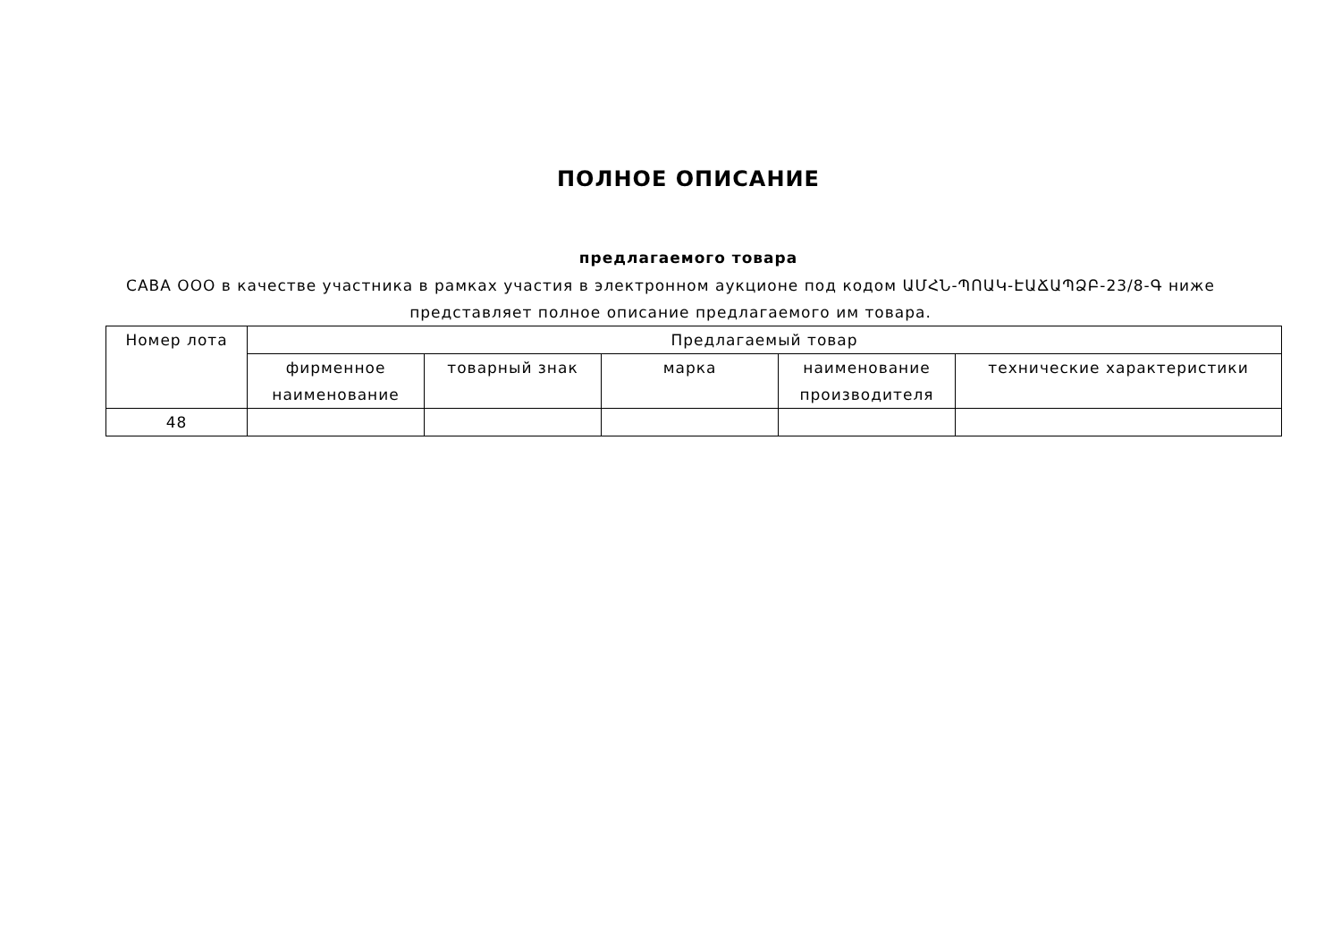ПОЛНОЕ ОПИСАНИЕ
предлагаемого товара
САВА ООО в качестве участника в рамках участия в электронном аукционе под кодом ԱՄՀՆ-ՊՈԱԿ-ԷԱՃԱՊՁԲ-23/8-Գ ниже представляет полное описание предлагаемого им товара.
| Номер лота | Предлагаемый товар | | | | |
| --- | --- | --- | --- | --- | --- |
| | фирменное наименование | товарный знак | марка | наименование производителя | технические характеристики |
| 48 | | | | | |